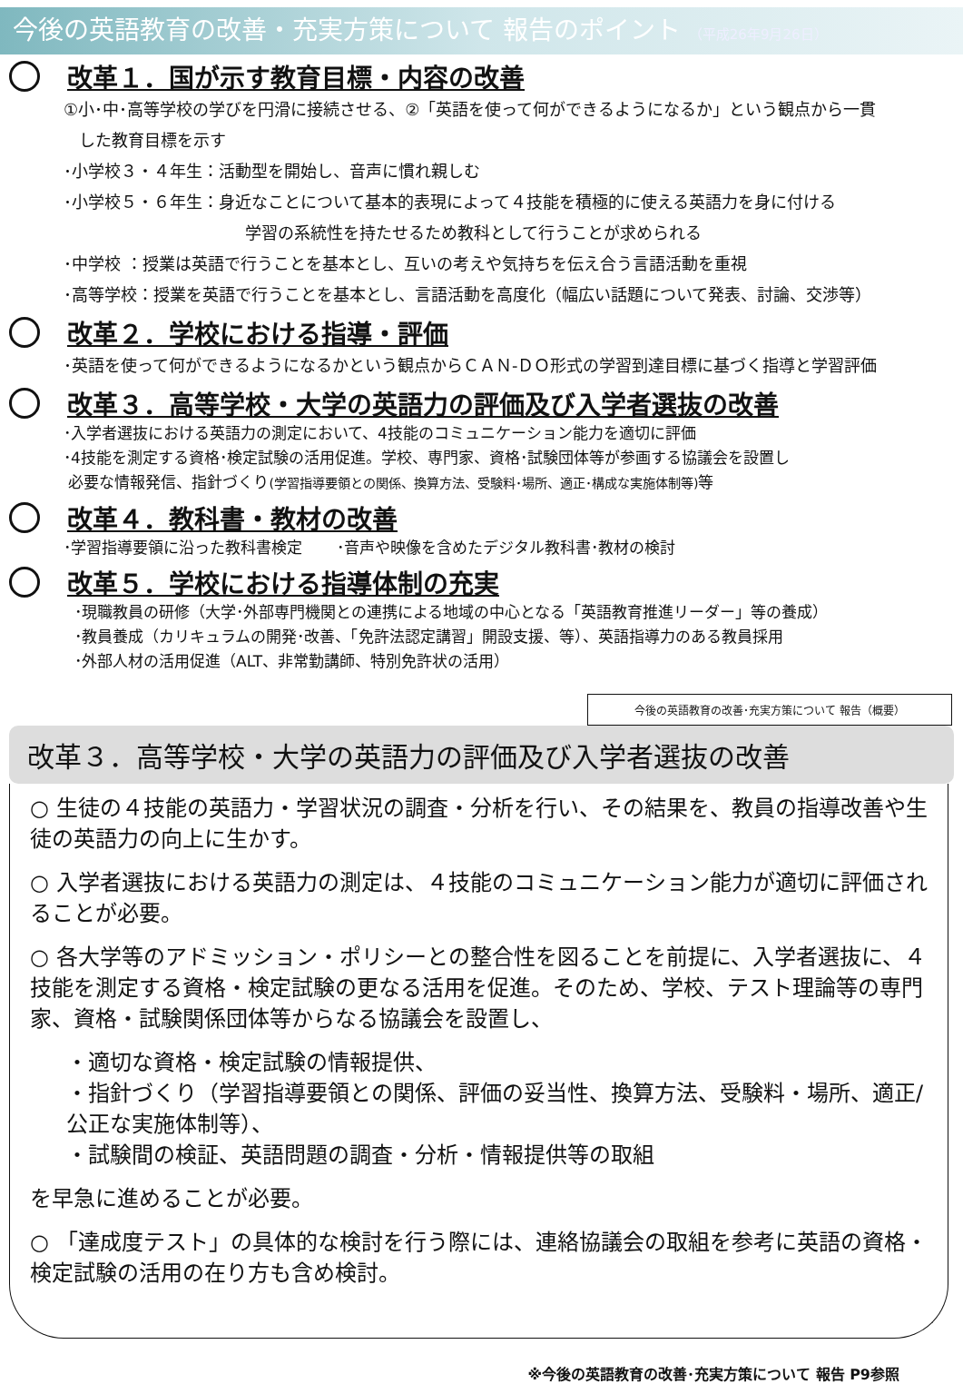今後の英語教育の改善・充実方策について 報告のポイント （平成26年9月26日）
改革１．国が示す教育目標・内容の改善
①小･中･高等学校の学びを円滑に接続させる、②「英語を使って何ができるようになるか」という観点から一貫
した教育目標を示す
･小学校３・４年生：活動型を開始し、音声に慣れ親しむ
･小学校５・６年生：身近なことについて基本的表現によって４技能を積極的に使える英語力を身に付ける
学習の系統性を持たせるため教科として行うことが求められる
･中学校 ：授業は英語で行うことを基本とし、互いの考えや気持ちを伝え合う言語活動を重視
･高等学校：授業を英語で行うことを基本とし、言語活動を高度化（幅広い話題について発表、討論、交渉等）
改革２．学校における指導・評価
･英語を使って何ができるようになるかという観点からＣＡＮ-ＤＯ形式の学習到達目標に基づく指導と学習評価
改革３．高等学校・大学の英語力の評価及び入学者選抜の改善
･入学者選抜における英語力の測定において、4技能のコミュニケーション能力を適切に評価
･4技能を測定する資格･検定試験の活用促進。学校、専門家、資格･試験団体等が参画する協議会を設置し
必要な情報発信、指針づくり(学習指導要領との関係、換算方法、受験料･場所、適正･構成な実施体制等) 等
改革４．教科書・教材の改善
･学習指導要領に沿った教科書検定 ･音声や映像を含めたデジタル教科書･教材の検討
改革５．学校における指導体制の充実
･現職教員の研修（大学･外部専門機関との連携による地域の中心となる「英語教育推進リーダー」等の養成）
･教員養成（カリキュラムの開発･改善、「免許法認定講習」開設支援、等）、英語指導力のある教員採用
･外部人材の活用促進（ALT、非常勤講師、特別免許状の活用）
今後の英語教育の改善･充実方策について 報告（概要）
改革３．高等学校・大学の英語力の評価及び入学者選抜の改善
○ 生徒の４技能の英語力・学習状況の調査・分析を行い、その結果を、教員の指導改善や生徒の英語力の向上に生かす。
○ 入学者選抜における英語力の測定は、４技能のコミュニケーション能力が適切に評価されることが必要。
○ 各大学等のアドミッション・ポリシーとの整合性を図ることを前提に、入学者選抜に、４技能を測定する資格・検定試験の更なる活用を促進。そのため、学校、テスト理論等の専門家、資格・試験関係団体等からなる協議会を設置し、
・適切な資格・検定試験の情報提供、
・指針づくり（学習指導要領との関係、評価の妥当性、換算方法、受験料・場所、適正/ 公正な実施体制等）、
・試験間の検証、英語問題の調査・分析・情報提供等の取組
を早急に進めることが必要。
○ 「達成度テスト」の具体的な検討を行う際には、連絡協議会の取組を参考に英語の資格・検定試験の活用の在り方も含め検討。
※今後の英語教育の改善･充実方策について 報告 P9参照